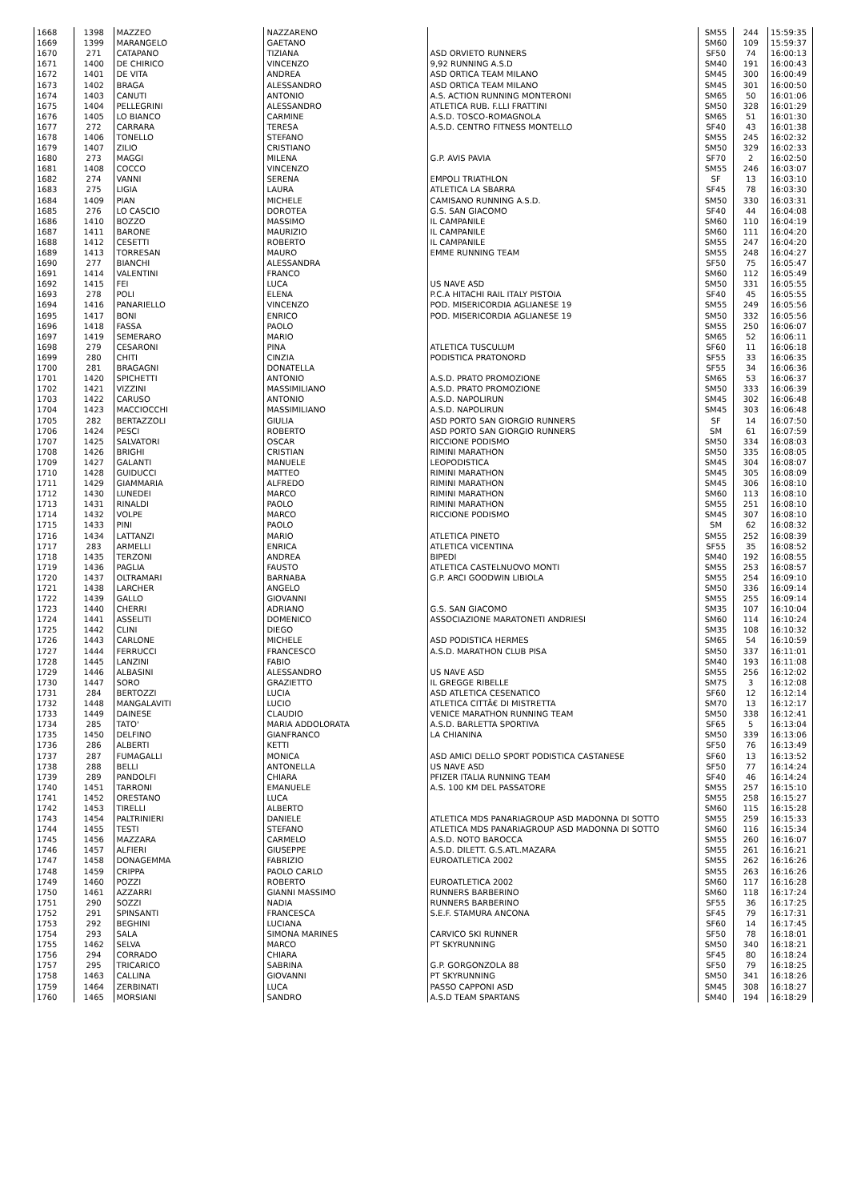| 1668 | 1398 | MAZZEO | NAZZARENO | | SM55 | 244 | 15:59:35 |
| 1669 | 1399 | MARANGELO | GAETANO | | SM60 | 109 | 15:59:37 |
| 1670 | 271 | CATAPANO | TIZIANA | ASD ORVIETO RUNNERS | SF50 | 74 | 16:00:13 |
| 1671 | 1400 | DE CHIRICO | VINCENZO | 9,92 RUNNING A.S.D | SM40 | 191 | 16:00:43 |
| 1672 | 1401 | DE VITA | ANDREA | ASD ORTICA TEAM MILANO | SM45 | 300 | 16:00:49 |
| 1673 | 1402 | BRAGA | ALESSANDRO | ASD ORTICA TEAM MILANO | SM45 | 301 | 16:00:50 |
| 1674 | 1403 | CANUTI | ANTONIO | A.S. ACTION RUNNING MONTERONI | SM65 | 50 | 16:01:06 |
| 1675 | 1404 | PELLEGRINI | ALESSANDRO | ATLETICA RUB. F.LLI FRATTINI | SM50 | 328 | 16:01:29 |
| 1676 | 1405 | LO BIANCO | CARMINE | A.S.D. TOSCO-ROMAGNOLA | SM65 | 51 | 16:01:30 |
| 1677 | 272 | CARRARA | TERESA | A.S.D. CENTRO FITNESS MONTELLO | SF40 | 43 | 16:01:38 |
| 1678 | 1406 | TONELLO | STEFANO | | SM55 | 245 | 16:02:32 |
| 1679 | 1407 | ZILIO | CRISTIANO | | SM50 | 329 | 16:02:33 |
| 1680 | 273 | MAGGI | MILENA | G.P. AVIS PAVIA | SF70 | 2 | 16:02:50 |
| 1681 | 1408 | COCCO | VINCENZO | | SM55 | 246 | 16:03:07 |
| 1682 | 274 | VANNI | SERENA | EMPOLI TRIATHLON | SF | 13 | 16:03:10 |
| 1683 | 275 | LIGIA | LAURA | ATLETICA LA SBARRA | SF45 | 78 | 16:03:30 |
| 1684 | 1409 | PIAN | MICHELE | CAMISANO RUNNING A.S.D. | SM50 | 330 | 16:03:31 |
| 1685 | 276 | LO CASCIO | DOROTEA | G.S. SAN GIACOMO | SF40 | 44 | 16:04:08 |
| 1686 | 1410 | BOZZO | MASSIMO | IL CAMPANILE | SM60 | 110 | 16:04:19 |
| 1687 | 1411 | BARONE | MAURIZIO | IL CAMPANILE | SM60 | 111 | 16:04:20 |
| 1688 | 1412 | CESETTI | ROBERTO | IL CAMPANILE | SM55 | 247 | 16:04:20 |
| 1689 | 1413 | TORRESAN | MAURO | EMME RUNNING TEAM | SM55 | 248 | 16:04:27 |
| 1690 | 277 | BIANCHI | ALESSANDRA | | SF50 | 75 | 16:05:47 |
| 1691 | 1414 | VALENTINI | FRANCO | | SM60 | 112 | 16:05:49 |
| 1692 | 1415 | FEI | LUCA | US NAVE ASD | SM50 | 331 | 16:05:55 |
| 1693 | 278 | POLI | ELENA | P.C.A HITACHI RAIL ITALY PISTOIA | SF40 | 45 | 16:05:55 |
| 1694 | 1416 | PANARIELLO | VINCENZO | POD. MISERICORDIA AGLIANESE 19 | SM55 | 249 | 16:05:56 |
| 1695 | 1417 | BONI | ENRICO | POD. MISERICORDIA AGLIANESE 19 | SM50 | 332 | 16:05:56 |
| 1696 | 1418 | FASSA | PAOLO | | SM55 | 250 | 16:06:07 |
| 1697 | 1419 | SEMERARO | MARIO | | SM65 | 52 | 16:06:11 |
| 1698 | 279 | CESARONI | PINA | ATLETICA TUSCULUM | SF60 | 11 | 16:06:18 |
| 1699 | 280 | CHITI | CINZIA | PODISTICA PRATONORD | SF55 | 33 | 16:06:35 |
| 1700 | 281 | BRAGAGNI | DONATELLA | | SF55 | 34 | 16:06:36 |
| 1701 | 1420 | SPICHETTI | ANTONIO | A.S.D. PRATO PROMOZIONE | SM65 | 53 | 16:06:37 |
| 1702 | 1421 | VIZZINI | MASSIMILIANO | A.S.D. PRATO PROMOZIONE | SM50 | 333 | 16:06:39 |
| 1703 | 1422 | CARUSO | ANTONIO | A.S.D. NAPOLIRUN | SM45 | 302 | 16:06:48 |
| 1704 | 1423 | MACCIOCCHI | MASSIMILIANO | A.S.D. NAPOLIRUN | SM45 | 303 | 16:06:48 |
| 1705 | 282 | BERTAZZOLI | GIULIA | ASD PORTO SAN GIORGIO RUNNERS | SF | 14 | 16:07:50 |
| 1706 | 1424 | PESCI | ROBERTO | ASD PORTO SAN GIORGIO RUNNERS | SM | 61 | 16:07:59 |
| 1707 | 1425 | SALVATORI | OSCAR | RICCIONE PODISMO | SM50 | 334 | 16:08:03 |
| 1708 | 1426 | BRIGHI | CRISTIAN | RIMINI MARATHON | SM50 | 335 | 16:08:05 |
| 1709 | 1427 | GALANTI | MANUELE | LEOPODISTICA | SM45 | 304 | 16:08:07 |
| 1710 | 1428 | GUIDUCCI | MATTEO | RIMINI MARATHON | SM45 | 305 | 16:08:09 |
| 1711 | 1429 | GIAMMARIA | ALFREDO | RIMINI MARATHON | SM45 | 306 | 16:08:10 |
| 1712 | 1430 | LUNEDEI | MARCO | RIMINI MARATHON | SM60 | 113 | 16:08:10 |
| 1713 | 1431 | RINALDI | PAOLO | RIMINI MARATHON | SM55 | 251 | 16:08:10 |
| 1714 | 1432 | VOLPE | MARCO | RICCIONE PODISMO | SM45 | 307 | 16:08:10 |
| 1715 | 1433 | PINI | PAOLO | | SM | 62 | 16:08:32 |
| 1716 | 1434 | LATTANZI | MARIO | ATLETICA PINETO | SM55 | 252 | 16:08:39 |
| 1717 | 283 | ARMELLI | ENRICA | ATLETICA VICENTINA | SF55 | 35 | 16:08:52 |
| 1718 | 1435 | TERZONI | ANDREA | BIPEDI | SM40 | 192 | 16:08:55 |
| 1719 | 1436 | PAGLIA | FAUSTO | ATLETICA CASTELNUOVO MONTI | SM55 | 253 | 16:08:57 |
| 1720 | 1437 | OLTRAMARI | BARNABA | G.P. ARCI GOODWIN LIBIOLA | SM55 | 254 | 16:09:10 |
| 1721 | 1438 | LARCHER | ANGELO | | SM50 | 336 | 16:09:14 |
| 1722 | 1439 | GALLO | GIOVANNI | | SM55 | 255 | 16:09:14 |
| 1723 | 1440 | CHERRI | ADRIANO | G.S. SAN GIACOMO | SM35 | 107 | 16:10:04 |
| 1724 | 1441 | ASSELITI | DOMENICO | ASSOCIAZIONE MARATONETI ANDRIESI | SM60 | 114 | 16:10:24 |
| 1725 | 1442 | CLINI | DIEGO | | SM35 | 108 | 16:10:32 |
| 1726 | 1443 | CARLONE | MICHELE | ASD PODISTICA HERMES | SM65 | 54 | 16:10:59 |
| 1727 | 1444 | FERRUCCI | FRANCESCO | A.S.D. MARATHON CLUB PISA | SM50 | 337 | 16:11:01 |
| 1728 | 1445 | LANZINI | FABIO | | SM40 | 193 | 16:11:08 |
| 1729 | 1446 | ALBASINI | ALESSANDRO | US NAVE ASD | SM55 | 256 | 16:12:02 |
| 1730 | 1447 | SORO | GRAZIETTO | IL GREGGE RIBELLE | SM75 | 3 | 16:12:08 |
| 1731 | 284 | BERTOZZI | LUCIA | ASD ATLETICA CESENATICO | SF60 | 12 | 16:12:14 |
| 1732 | 1448 | MANGALAVITI | LUCIO | ATLETICA CITTÃ€ DI MISTRETTA | SM70 | 13 | 16:12:17 |
| 1733 | 1449 | DAINESE | CLAUDIO | VENICE MARATHON RUNNING TEAM | SM50 | 338 | 16:12:41 |
| 1734 | 285 | TATO' | MARIA ADDOLORATA | A.S.D. BARLETTA SPORTIVA | SF65 | 5 | 16:13:04 |
| 1735 | 1450 | DELFINO | GIANFRANCO | LA CHIANINA | SM50 | 339 | 16:13:06 |
| 1736 | 286 | ALBERTI | KETTI | | SF50 | 76 | 16:13:49 |
| 1737 | 287 | FUMAGALLI | MONICA | ASD AMICI DELLO SPORT PODISTICA CASTANESE | SF60 | 13 | 16:13:52 |
| 1738 | 288 | BELLI | ANTONELLA | US NAVE ASD | SF50 | 77 | 16:14:24 |
| 1739 | 289 | PANDOLFI | CHIARA | PFIZER ITALIA RUNNING TEAM | SF40 | 46 | 16:14:24 |
| 1740 | 1451 | TARRONI | EMANUELE | A.S. 100 KM DEL PASSATORE | SM55 | 257 | 16:15:10 |
| 1741 | 1452 | ORESTANO | LUCA | | SM55 | 258 | 16:15:27 |
| 1742 | 1453 | TIRELLI | ALBERTO | | SM60 | 115 | 16:15:28 |
| 1743 | 1454 | PALTRINIERI | DANIELE | ATLETICA MDS PANARIAGROUP ASD MADONNA DI SOTTO | SM55 | 259 | 16:15:33 |
| 1744 | 1455 | TESTI | STEFANO | ATLETICA MDS PANARIAGROUP ASD MADONNA DI SOTTO | SM60 | 116 | 16:15:34 |
| 1745 | 1456 | MAZZARA | CARMELO | A.S.D. NOTO BAROCCA | SM55 | 260 | 16:16:07 |
| 1746 | 1457 | ALFIERI | GIUSEPPE | A.S.D. DILETT. G.S.ATL.MAZARA | SM55 | 261 | 16:16:21 |
| 1747 | 1458 | DONAGEMMA | FABRIZIO | EUROATLETICA 2002 | SM55 | 262 | 16:16:26 |
| 1748 | 1459 | CRIPPA | PAOLO CARLO | | SM55 | 263 | 16:16:26 |
| 1749 | 1460 | POZZI | ROBERTO | EUROATLETICA 2002 | SM60 | 117 | 16:16:28 |
| 1750 | 1461 | AZZARRI | GIANNI MASSIMO | RUNNERS BARBERINO | SM60 | 118 | 16:17:24 |
| 1751 | 290 | SOZZI | NADIA | RUNNERS BARBERINO | SF55 | 36 | 16:17:25 |
| 1752 | 291 | SPINSANTI | FRANCESCA | S.E.F. STAMURA ANCONA | SF45 | 79 | 16:17:31 |
| 1753 | 292 | BEGHINI | LUCIANA | | SF60 | 14 | 16:17:45 |
| 1754 | 293 | SALA | SIMONA MARINES | CARVICO SKI RUNNER | SF50 | 78 | 16:18:01 |
| 1755 | 1462 | SELVA | MARCO | PT SKYRUNNING | SM50 | 340 | 16:18:21 |
| 1756 | 294 | CORRADO | CHIARA | | SF45 | 80 | 16:18:24 |
| 1757 | 295 | TRICARICO | SABRINA | G.P. GORGONZOLA 88 | SF50 | 79 | 16:18:25 |
| 1758 | 1463 | CALLINA | GIOVANNI | PT SKYRUNNING | SM50 | 341 | 16:18:26 |
| 1759 | 1464 | ZERBINATI | LUCA | PASSO CAPPONI ASD | SM45 | 308 | 16:18:27 |
| 1760 | 1465 | MORSIANI | SANDRO | A.S.D TEAM SPARTANS | SM40 | 194 | 16:18:29 |